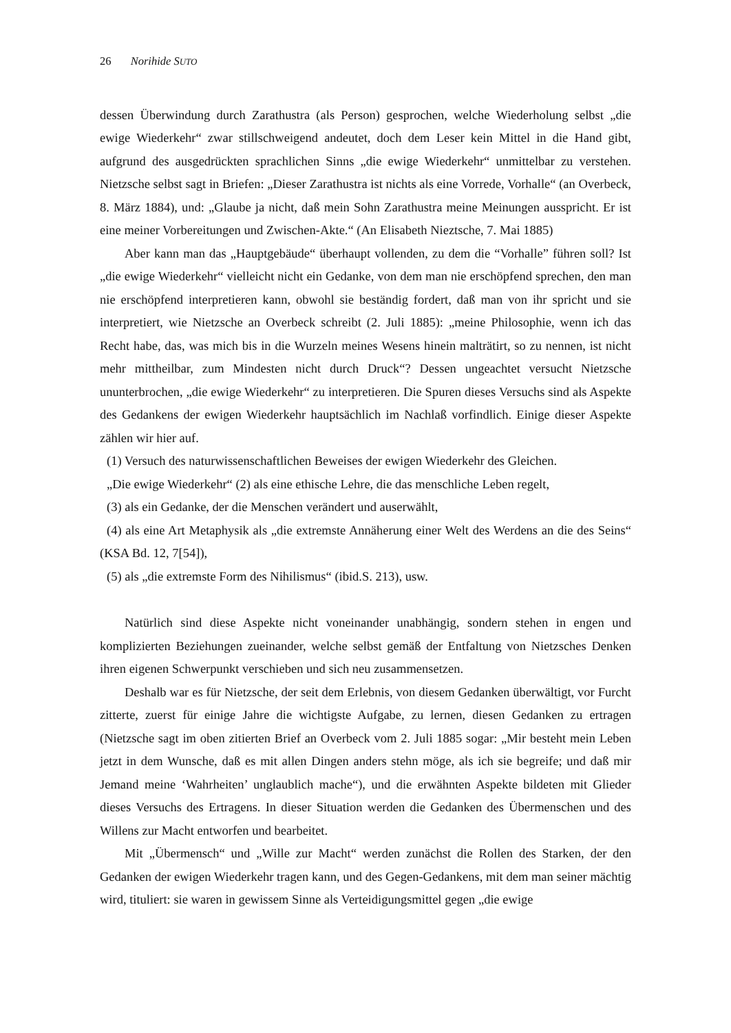26 Norihide SUTO
dessen Überwindung durch Zarathustra (als Person) gesprochen, welche Wiederholung selbst „die ewige Wiederkehr“ zwar stillschweigend andeutet, doch dem Leser kein Mittel in die Hand gibt, aufgrund des ausgedrückten sprachlichen Sinns „die ewige Wiederkehr“ unmittelbar zu verstehen. Nietzsche selbst sagt in Briefen: „Dieser Zarathustra ist nichts als eine Vorrede, Vorhalle“ (an Overbeck, 8. März 1884), und: „Glaube ja nicht, daß mein Sohn Zarathustra meine Meinungen ausspricht. Er ist eine meiner Vorbereitungen und Zwischen-Akte.“ (An Elisabeth Nieztsche, 7. Mai 1885)
Aber kann man das „Hauptgebäude“ überhaupt vollenden, zu dem die “Vorhalle” führen soll? Ist „die ewige Wiederkehr“ vielleicht nicht ein Gedanke, von dem man nie erschöpfend sprechen, den man nie erschöpfend interpretieren kann, obwohl sie beständig fordert, daß man von ihr spricht und sie interpretiert, wie Nietzsche an Overbeck schreibt (2. Juli 1885): „meine Philosophie, wenn ich das Recht habe, das, was mich bis in die Wurzeln meines Wesens hinein malträtirt, so zu nennen, ist nicht mehr mittheilbar, zum Mindesten nicht durch Druck“? Dessen ungeachtet versucht Nietzsche ununterbrochen, „die ewige Wiederkehr“ zu interpretieren. Die Spuren dieses Versuchs sind als Aspekte des Gedankens der ewigen Wiederkehr hauptsächlich im Nachlaß vorfindlich. Einige dieser Aspekte zählen wir hier auf.
(1) Versuch des naturwissenschaftlichen Beweises der ewigen Wiederkehr des Gleichen.
„Die ewige Wiederkehr“ (2) als eine ethische Lehre, die das menschliche Leben regelt,
(3) als ein Gedanke, der die Menschen verändert und auserwählt,
(4) als eine Art Metaphysik als „die extremste Annäherung einer Welt des Werdens an die des Seins“ (KSA Bd. 12, 7[54]),
(5) als „die extremste Form des Nihilismus“ (ibid.S. 213), usw.
Natürlich sind diese Aspekte nicht voneinander unabhängig, sondern stehen in engen und komplizierten Beziehungen zueinander, welche selbst gemäß der Entfaltung von Nietzsches Denken ihren eigenen Schwerpunkt verschieben und sich neu zusammensetzen.
Deshalb war es für Nietzsche, der seit dem Erlebnis, von diesem Gedanken überwältigt, vor Furcht zitterte, zuerst für einige Jahre die wichtigste Aufgabe, zu lernen, diesen Gedanken zu ertragen (Nietzsche sagt im oben zitierten Brief an Overbeck vom 2. Juli 1885 sogar: „Mir besteht mein Leben jetzt in dem Wunsche, daß es mit allen Dingen anders stehn möge, als ich sie begreife; und daß mir Jemand meine ‘Wahrheiten’ unglaublich mache“), und die erwähnten Aspekte bildeten mit Glieder dieses Versuchs des Ertragens. In dieser Situation werden die Gedanken des Übermenschen und des Willens zur Macht entworfen und bearbeitet.
Mit „Übermensch“ und „Wille zur Macht“ werden zunächst die Rollen des Starken, der den Gedanken der ewigen Wiederkehr tragen kann, und des Gegen-Gedankens, mit dem man seiner mächtig wird, tituliert: sie waren in gewissem Sinne als Verteidigungsmittel gegen „die ewige